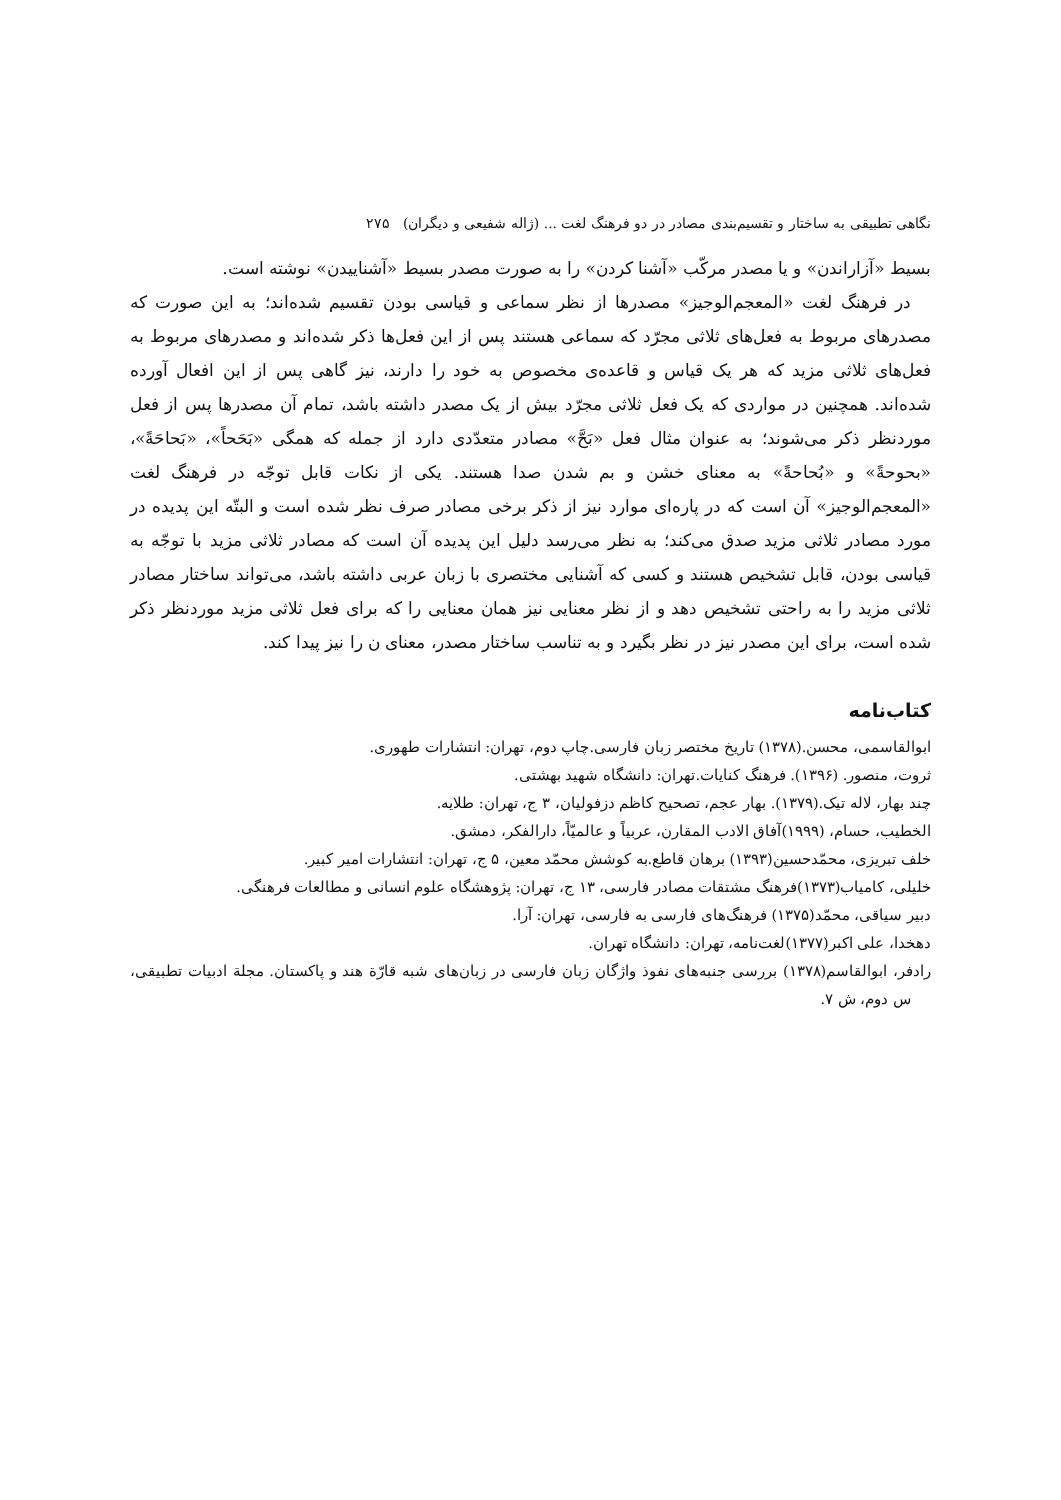نگاهی تطبیقی به ساختار و تقسیم‌بندی مصادر در دو فرهنگ لغت ... (ژاله شفیعی و دیگران) ۲۷۵
بسیط «آزاراندن» و یا مصدر مرکّب «آشنا کردن» را به صورت مصدر بسیط «آشناییدن» نوشته است.
در فرهنگ لغت «المعجم‌الوجیز» مصدرها از نظر سماعی و قیاسی بودن تقسیم شده‌اند؛ به این صورت که مصدرهای مربوط به فعل‌های ثلاثی مجرّد که سماعی هستند پس از این فعل‌ها ذکر شده‌اند و مصدرهای مربوط به فعل‌های ثلاثی مزید که هر یک قیاس و قاعده‌ی مخصوص به خود را دارند، نیز گاهی پس از این افعال آورده شده‌اند. همچنین در مواردی که یک فعل ثلاثی مجرّد بیش از یک مصدر داشته باشد، تمام آن مصدرها پس از فعل موردنظر ذکر می‌شوند؛ به عنوان مثال فعل «بَحَّ» مصادر متعدّدی دارد از جمله که همگی «بَحَحاً»، «بَحاحَةً»، «بحوحةً» و «بُحاحةً» به معنای خشن و بم شدن صدا هستند. یکی از نکات قابل توجّه در فرهنگ لغت «المعجم‌الوجیز» آن است که در پاره‌ای موارد نیز از ذکر برخی مصادر صرف نظر شده است و البتّه این پدیده در مورد مصادر ثلاثی مزید صدق می‌کند؛ به نظر می‌رسد دلیل این پدیده آن است که مصادر ثلاثی مزید با توجّه به قیاسی بودن، قابل تشخیص هستند و کسی که آشنایی مختصری با زبان عربی داشته باشد، می‌تواند ساختار مصادر ثلاثی مزید را به راحتی تشخیص دهد و از نظر معنایی نیز همان معنایی را که برای فعل ثلاثی مزید موردنظر ذکر شده است، برای این مصدر نیز در نظر بگیرد و به تناسب ساختار مصدر، معنای ن را نیز پیدا کند.
کتاب‌نامه
ابوالقاسمی، محسن.(۱۳۷۸) تاریخ مختصر زبان فارسی.چاپ دوم، تهران: انتشارات طهوری.
ثروت، منصور. (۱۳۹۶). فرهنگ کنایات.تهران: دانشگاه شهید بهشتی.
چند بهار، لاله تیک.(۱۳۷۹). بهار عجم، تصحیح کاظم دزفولیان، ۳ ج، تهران: طلایه.
الخطیب، حسام، (۱۹۹۹)آفاق الادب المقارن، عربیاً و عالمیّاً، دارالفکر، دمشق.
خلف تبریزی، محمّدحسین(۱۳۹۳) برهان قاطع.به کوشش محمّد معین، ۵ ج، تهران: انتشارات امیر کبیر.
خلیلی، کامیاب(۱۳۷۳)فرهنگ مشتقات مصادر فارسی، ۱۳ ج، تهران: پژوهشگاه علوم انسانی و مطالعات فرهنگی.
دبیر سیاقی، محمّد(۱۳۷۵) فرهنگ‌های فارسی به فارسی، تهران: آرا.
دهخدا، علی اکبر(۱۳۷۷)لغت‌نامه، تهران: دانشگاه تهران.
رادفر، ابوالقاسم(۱۳۷۸) بررسی جنبه‌های نفوذ واژگان زبان فارسی در زبان‌های شبه قارّة هند و پاکستان. مجلة ادبیات تطبیقی، س دوم، ش ۷.